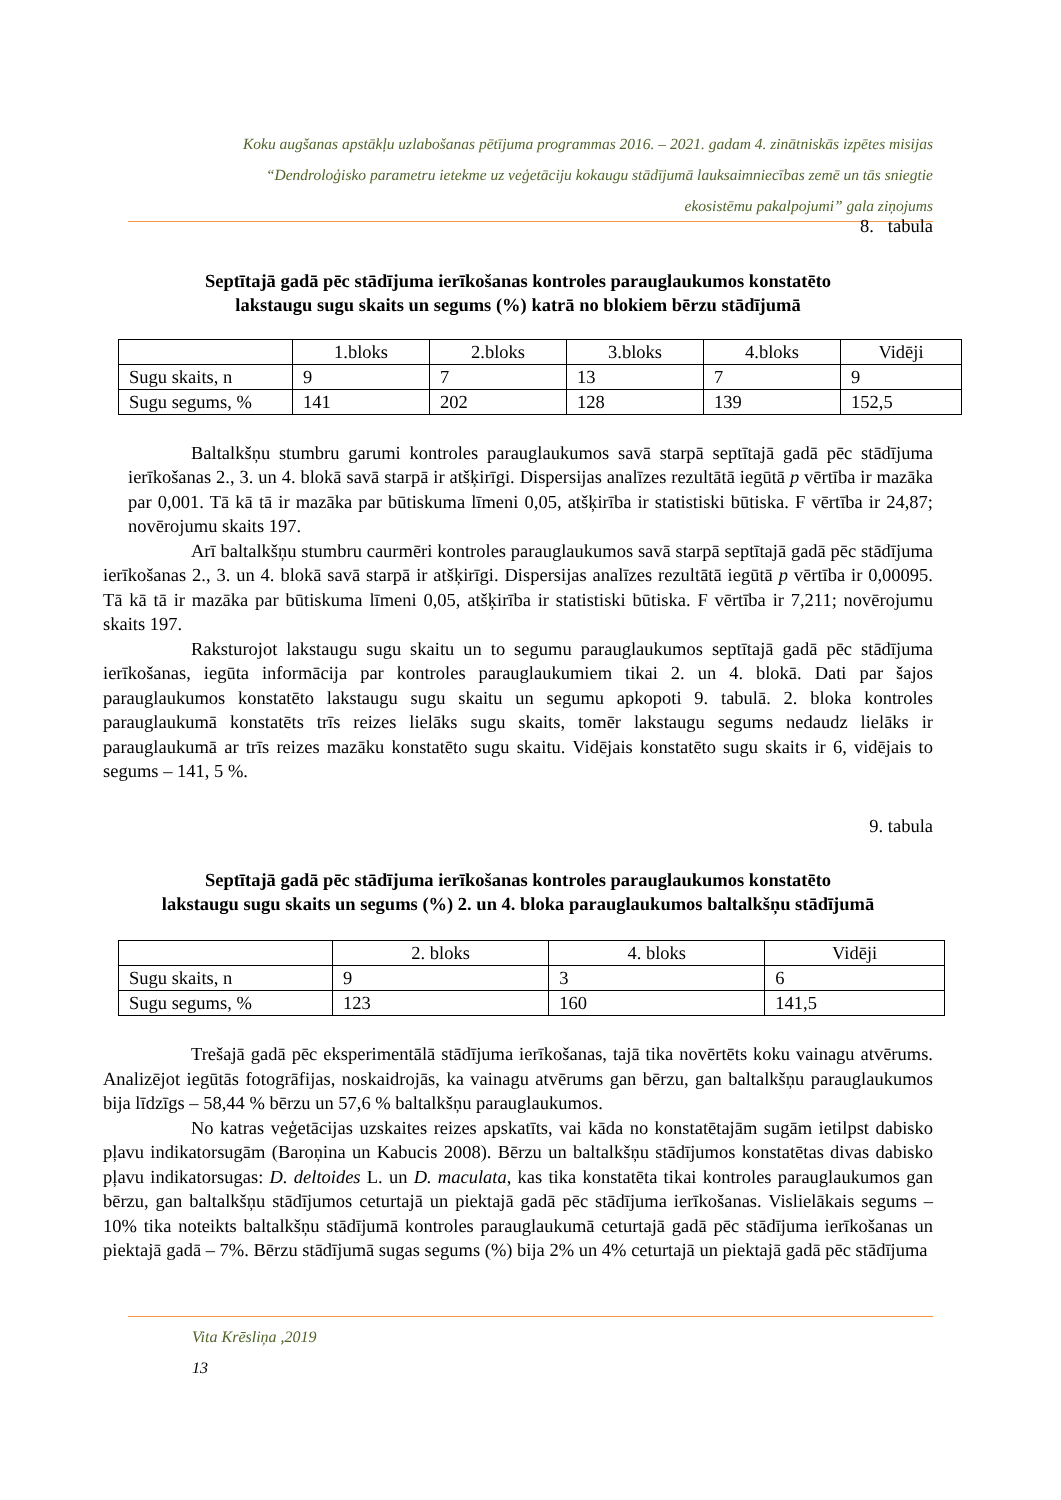Koku augšanas apstākļu uzlabošanas pētījuma programmas 2016. – 2021. gadam 4. zinātniskās izpētes misijas
“Dendroloģisko parametru ietekme uz veģetāciju kokaugu stādījumā lauksaimniecības zemē un tās sniegtie
ekosistēmu pakalpojumi” gala ziņojums
8. tabula
Septītajā gadā pēc stādījuma ierīkošanas kontroles parauglaukumos konstatēto
lakstaugu sugu skaits un segums (%) katrā no blokiem bērzu stādījumā
| | 1.bloks | 2.bloks | 3.bloks | 4.bloks | Vidēji |
| Sugu skaits, n | 9 | 7 | 13 | 7 | 9 |
| Sugu segums, % | 141 | 202 | 128 | 139 | 152,5 |
Baltalkšņu stumbru garumi kontroles parauglaukumos savā starpā septītajā gadā pēc stādījuma ierīkošanas 2., 3. un 4. blokā savā starpā ir atšķirīgi. Dispersijas analīzes rezultātā iegūtā p vērtība ir mazāka par 0,001. Tā kā tā ir mazāka par būtiskuma līmeni 0,05, atšķirība ir statistiski būtiska. F vērtība ir 24,87; novērojumu skaits 197.
Arī baltalkšņu stumbru caurmēri kontroles parauglaukumos savā starpā septītajā gadā pēc stādījuma ierīkošanas 2., 3. un 4. blokā savā starpā ir atšķirīgi. Dispersijas analīzes rezultātā iegūtā p vērtība ir 0,00095. Tā kā tā ir mazāka par būtiskuma līmeni 0,05, atšķirība ir statistiski būtiska. F vērtība ir 7,211; novērojumu skaits 197.
Raksturojot lakstaugu sugu skaitu un to segumu parauglaukumos septītajā gadā pēc stādījuma ierīkošanas, iegūta informācija par kontroles parauglaukumiem tikai 2. un 4. blokā. Dati par šajos parauglaukumos konstatēto lakstaugu sugu skaitu un segumu apkopoti 9. tabulā. 2. bloka kontroles parauglaukumā konstatēts trīs reizes lielāks sugu skaits, tomēr lakstaugu segums nedaudz lielāks ir parauglaukumā ar trīs reizes mazāku konstatēto sugu skaitu. Vidējais konstatēto sugu skaits ir 6, vidējais to segums – 141, 5 %.
9. tabula
Septītajā gadā pēc stādījuma ierīkošanas kontroles parauglaukumos konstatēto
lakstaugu sugu skaits un segums (%) 2. un 4. bloka parauglaukumos baltalkšņu stādījumā
| | 2. bloks | 4. bloks | Vidēji |
| Sugu skaits, n | 9 | 3 | 6 |
| Sugu segums, % | 123 | 160 | 141,5 |
Trešajā gadā pēc eksperimentālā stādījuma ierīkošanas, tajā tika novērtēts koku vainagu atvērums. Analizējot iegūtās fotogrāfijas, noskaidrojās, ka vainagu atvērums gan bērzu, gan baltalkšņu parauglaukumos bija līdzīgs – 58,44 % bērzu un 57,6 % baltalkšņu parauglaukumos.
No katras veģetācijas uzskaites reizes apskatīts, vai kāda no konstatētajām sugām ietilpst dabisko pļavu indikatorsugām (Baroņina un Kabucis 2008). Bērzu un baltalkšņu stādījumos konstatētas divas dabisko pļavu indikatorsugas: D. deltoides L. un D. maculata, kas tika konstatēta tikai kontroles parauglaukumos gan bērzu, gan baltalkšņu stādījumos ceturtajā un piektajā gadā pēc stādījuma ierīkošanas. Vislielākais segums – 10% tika noteikts baltalkšņu stādījumā kontroles parauglaukumā ceturtajā gadā pēc stādījuma ierīkošanas un piektajā gadā – 7%. Bērzu stādījumā sugas segums (%) bija 2% un 4% ceturtajā un piektajā gadā pēc stādījuma
Vita Krēsliņa ,2019
13